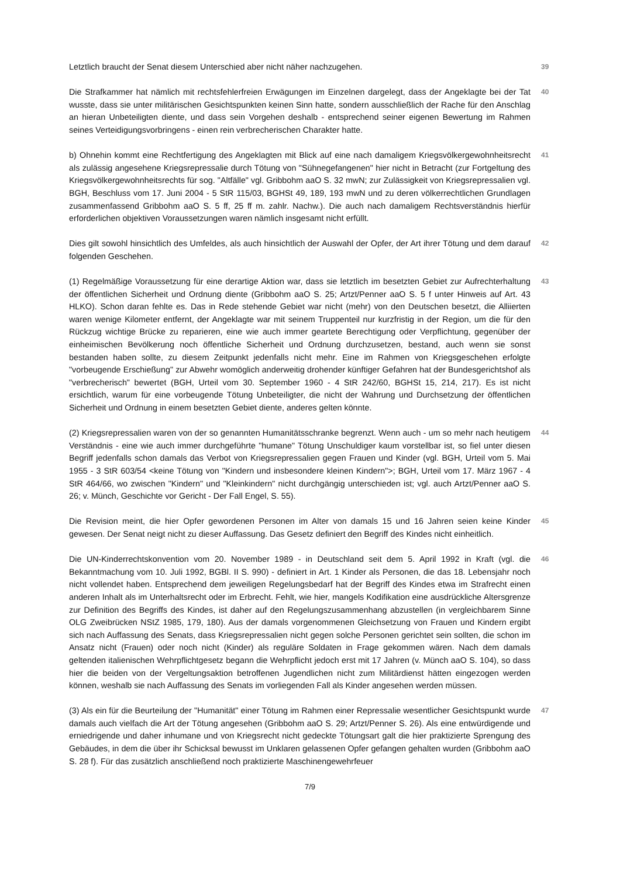Letztlich braucht der Senat diesem Unterschied aber nicht näher nachzugehen.
39
Die Strafkammer hat nämlich mit rechtsfehlerfreien Erwägungen im Einzelnen dargelegt, dass der Angeklagte bei der Tat wusste, dass sie unter militärischen Gesichtspunkten keinen Sinn hatte, sondern ausschließlich der Rache für den Anschlag an hieran Unbeteiligten diente, und dass sein Vorgehen deshalb - entsprechend seiner eigenen Bewertung im Rahmen seines Verteidigungsvorbringens - einen rein verbrecherischen Charakter hatte.
40
b) Ohnehin kommt eine Rechtfertigung des Angeklagten mit Blick auf eine nach damaligem Kriegsvölkergewohnheitsrecht als zulässig angesehene Kriegsrepressalie durch Tötung von "Sühnegefangenen" hier nicht in Betracht (zur Fortgeltung des Kriegsvölkergewohnheitsrechts für sog. "Altfälle" vgl. Gribbohm aaO S. 32 mwN; zur Zulässigkeit von Kriegsrepressalien vgl. BGH, Beschluss vom 17. Juni 2004 - 5 StR 115/03, BGHSt 49, 189, 193 mwN und zu deren völkerrechtlichen Grundlagen zusammenfassend Gribbohm aaO S. 5 ff, 25 ff m. zahlr. Nachw.). Die auch nach damaligem Rechtsverständnis hierfür erforderlichen objektiven Voraussetzungen waren nämlich insgesamt nicht erfüllt.
41
Dies gilt sowohl hinsichtlich des Umfeldes, als auch hinsichtlich der Auswahl der Opfer, der Art ihrer Tötung und dem darauf folgenden Geschehen.
42
(1) Regelmäßige Voraussetzung für eine derartige Aktion war, dass sie letztlich im besetzten Gebiet zur Aufrechterhaltung der öffentlichen Sicherheit und Ordnung diente (Gribbohm aaO S. 25; Artzt/Penner aaO S. 5 f unter Hinweis auf Art. 43 HLKO). Schon daran fehlte es. Das in Rede stehende Gebiet war nicht (mehr) von den Deutschen besetzt, die Alliierten waren wenige Kilometer entfernt, der Angeklagte war mit seinem Truppenteil nur kurzfristig in der Region, um die für den Rückzug wichtige Brücke zu reparieren, eine wie auch immer geartete Berechtigung oder Verpflichtung, gegenüber der einheimischen Bevölkerung noch öffentliche Sicherheit und Ordnung durchzusetzen, bestand, auch wenn sie sonst bestanden haben sollte, zu diesem Zeitpunkt jedenfalls nicht mehr. Eine im Rahmen von Kriegsgeschehen erfolgte "vorbeugende Erschießung" zur Abwehr womöglich anderweitig drohender künftiger Gefahren hat der Bundesgerichtshof als "verbrecherisch" bewertet (BGH, Urteil vom 30. September 1960 - 4 StR 242/60, BGHSt 15, 214, 217). Es ist nicht ersichtlich, warum für eine vorbeugende Tötung Unbeteiligter, die nicht der Wahrung und Durchsetzung der öffentlichen Sicherheit und Ordnung in einem besetzten Gebiet diente, anderes gelten könnte.
43
(2) Kriegsrepressalien waren von der so genannten Humanitätsschranke begrenzt. Wenn auch - um so mehr nach heutigem Verständnis - eine wie auch immer durchgeführte "humane" Tötung Unschuldiger kaum vorstellbar ist, so fiel unter diesen Begriff jedenfalls schon damals das Verbot von Kriegsrepressalien gegen Frauen und Kinder (vgl. BGH, Urteil vom 5. Mai 1955 - 3 StR 603/54 <keine Tötung von "Kindern und insbesondere kleinen Kindern">; BGH, Urteil vom 17. März 1967 - 4 StR 464/66, wo zwischen "Kindern" und "Kleinkindern" nicht durchgängig unterschieden ist; vgl. auch Artzt/Penner aaO S. 26; v. Münch, Geschichte vor Gericht - Der Fall Engel, S. 55).
44
Die Revision meint, die hier Opfer gewordenen Personen im Alter von damals 15 und 16 Jahren seien keine Kinder gewesen. Der Senat neigt nicht zu dieser Auffassung. Das Gesetz definiert den Begriff des Kindes nicht einheitlich.
45
Die UN-Kinderrechtskonvention vom 20. November 1989 - in Deutschland seit dem 5. April 1992 in Kraft (vgl. die Bekanntmachung vom 10. Juli 1992, BGBl. II S. 990) - definiert in Art. 1 Kinder als Personen, die das 18. Lebensjahr noch nicht vollendet haben. Entsprechend dem jeweiligen Regelungsbedarf hat der Begriff des Kindes etwa im Strafrecht einen anderen Inhalt als im Unterhaltsrecht oder im Erbrecht. Fehlt, wie hier, mangels Kodifikation eine ausdrückliche Altersgrenze zur Definition des Begriffs des Kindes, ist daher auf den Regelungszusammenhang abzustellen (in vergleichbarem Sinne OLG Zweibrücken NStZ 1985, 179, 180). Aus der damals vorgenommenen Gleichsetzung von Frauen und Kindern ergibt sich nach Auffassung des Senats, dass Kriegsrepressalien nicht gegen solche Personen gerichtet sein sollten, die schon im Ansatz nicht (Frauen) oder noch nicht (Kinder) als reguläre Soldaten in Frage gekommen wären. Nach dem damals geltenden italienischen Wehrpflichtgesetz begann die Wehrpflicht jedoch erst mit 17 Jahren (v. Münch aaO S. 104), so dass hier die beiden von der Vergeltungsaktion betroffenen Jugendlichen nicht zum Militärdienst hätten eingezogen werden können, weshalb sie nach Auffassung des Senats im vorliegenden Fall als Kinder angesehen werden müssen.
46
(3) Als ein für die Beurteilung der "Humanität" einer Tötung im Rahmen einer Repressalie wesentlicher Gesichtspunkt wurde damals auch vielfach die Art der Tötung angesehen (Gribbohm aaO S. 29; Artzt/Penner S. 26). Als eine entwürdigende und erniedrigende und daher inhumane und von Kriegsrecht nicht gedeckte Tötungsart galt die hier praktizierte Sprengung des Gebäudes, in dem die über ihr Schicksal bewusst im Unklaren gelassenen Opfer gefangen gehalten wurden (Gribbohm aaO S. 28 f). Für das zusätzlich anschließend noch praktizierte Maschinengewehrfeuer
47
7/9